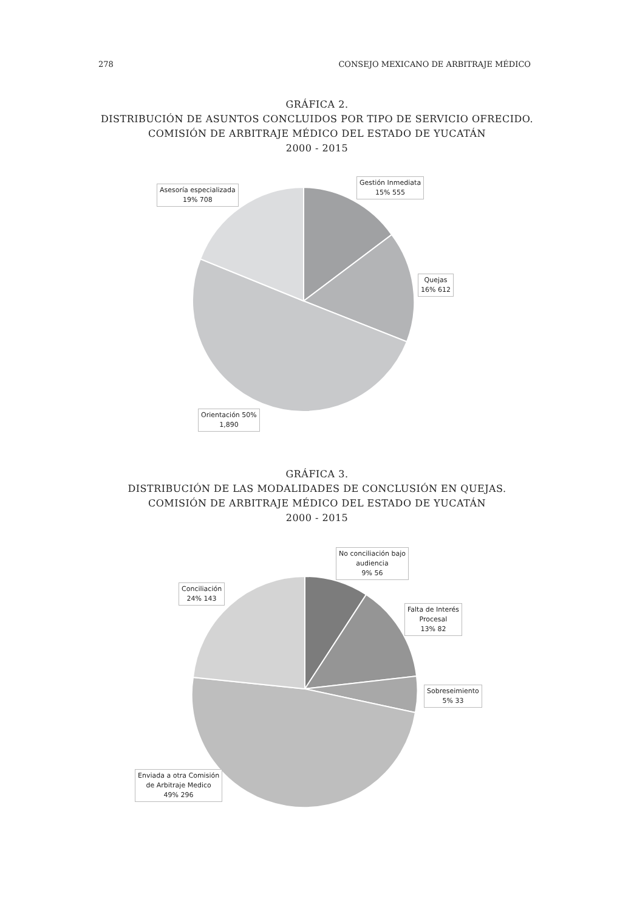278 CONSEJO MEXICANO DE ARBITRAJE MÉDICO
GRÁFICA 2.
DISTRIBUCIÓN DE ASUNTOS CONCLUIDOS POR TIPO DE SERVICIO OFRECIDO.
COMISIÓN DE ARBITRAJE MÉDICO DEL ESTADO DE YUCATÁN
2000 - 2015
Gestión Inmediata
15% 555
Quejas
16% 612
Asesoría especializada
19% 708
Orientación 50%
1,890
GRÁFICA 3.
DISTRIBUCIÓN DE LAS MODALIDADES DE CONCLUSIÓN EN QUEJAS.
COMISIÓN DE ARBITRAJE MÉDICO DEL ESTADO DE YUCATÁN
2000 - 2015
No conciliación bajo
audiencia
9% 56
Falta de Interés
Procesal
13% 82
Sobreseimiento
5% 33
Conciliación
24% 143
Enviada a otra Comisión
de Arbitraje Medico
49% 296